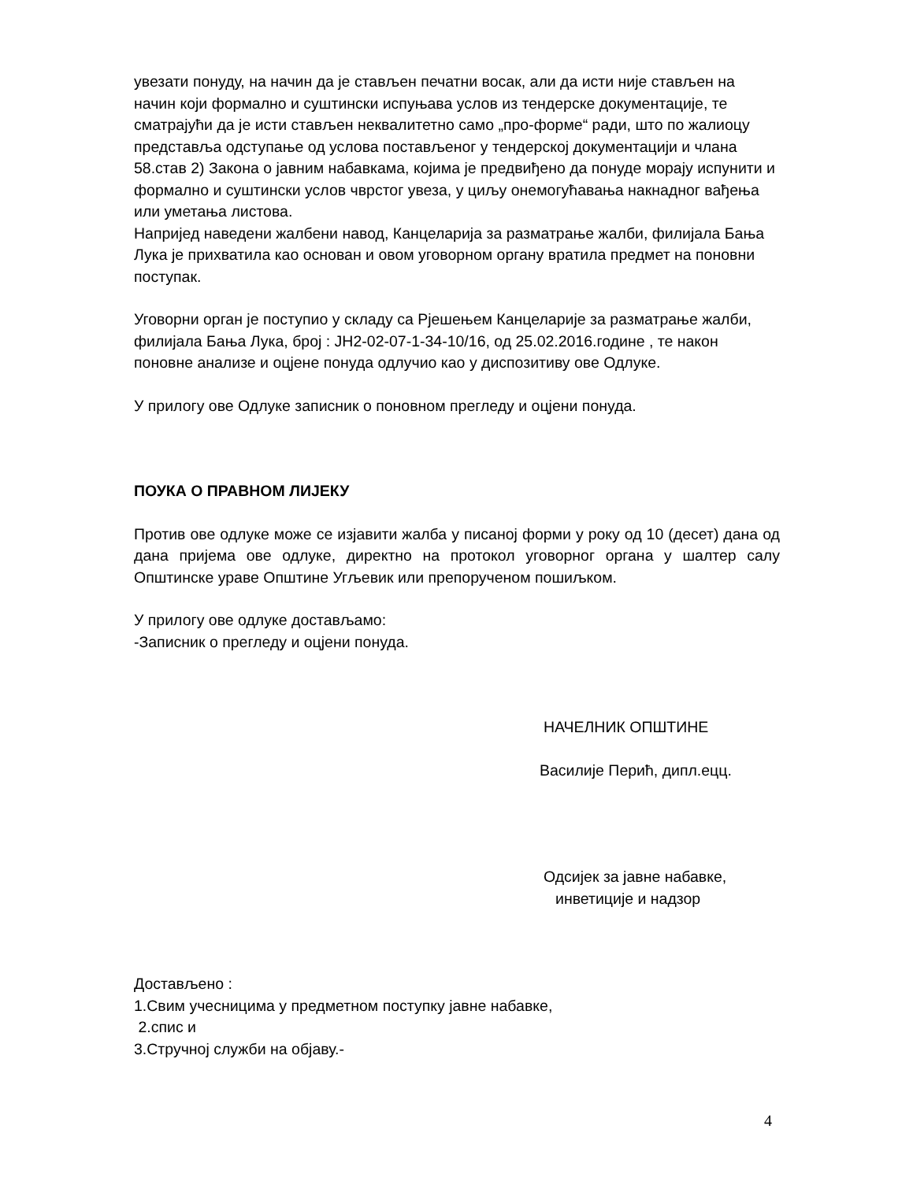увезати понуду, на начин да је стављен печатни восак, али да исти није стављен на начин који формално и суштински испуњава услов из тендерске документације, те сматрајући да је исти стављен неквалитетно само „про-форме“ ради, што по жалиоцу представља одступање од услова постављеног у тендерској документацији и члана 58.став 2) Закона о јавним набавкама, којима је предвиђено да понуде морају испунити и формално и суштински услов чврстог увеза, у циљу онемогућавања накнадног вађења или уметања листова.
Напријед наведени жалбени навод, Канцеларија за разматрање жалби, филијала Бања Лука је прихватила као основан и овом уговорном органу вратила предмет на поновни поступак.
Уговорни орган је поступио у складу са Рјешењем Канцеларије за разматрање жалби, филијала Бања Лука, број : ЈН2-02-07-1-34-10/16, од 25.02.2016.године , те након поновне анализе и оцјене понуда одлучио као у диспозитиву ове Одлуке.
У прилогу ове Одлуке записник о поновном прегледу и оцјени понуда.
ПОУКА О ПРАВНОМ ЛИЈЕКУ
Против ове одлуке може се изјавити жалба у писаној форми у року од 10 (десет) дана од дана пријема ове одлуке, директно на протокол уговорног органа у шалтер салу Општинске ураве Општине Угљевик или препорученом пошиљком.
У прилогу ове одлуке достављамо:
-Записник о прегледу и оцјени понуда.
НАЧЕЛНИК ОПШТИНЕ
Василије Перић, дипл.ецц.
Одсијек за јавне набавке,
инветиције и надзор
Достављено :
1.Свим учесницима у предметном поступку јавне набавке,
2.спис и
3.Стручној служби на објаву.-
4